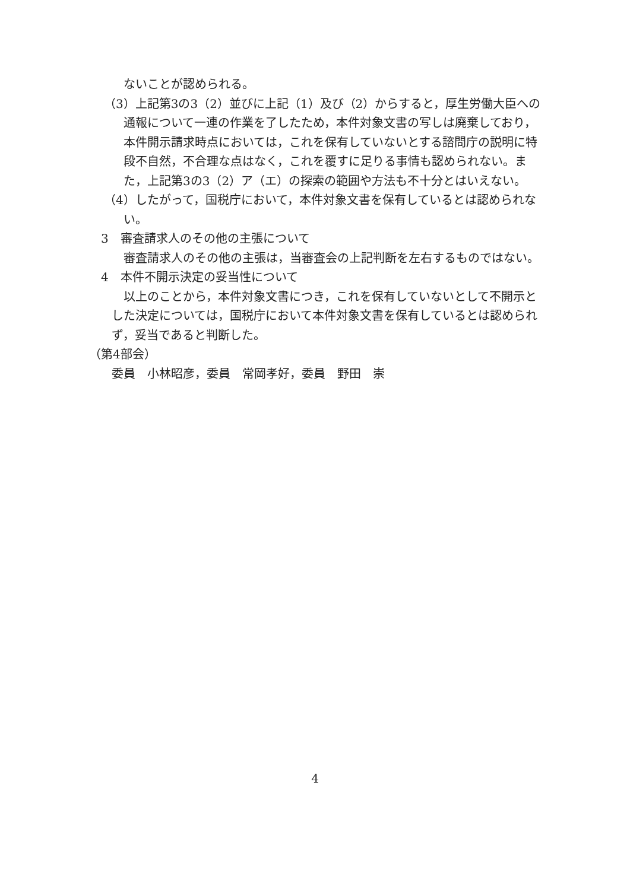ないことが認められる。
（3）上記第3の3（2）並びに上記（1）及び（2）からすると，厚生労働大臣への通報について一連の作業を了したため，本件対象文書の写しは廃棄しており，本件開示請求時点においては，これを保有していないとする諮問庁の説明に特段不自然，不合理な点はなく，これを覆すに足りる事情も認められない。また，上記第3の3（2）ア（エ）の探索の範囲や方法も不十分とはいえない。
（4）したがって，国税庁において，本件対象文書を保有しているとは認められない。
3　審査請求人のその他の主張について
審査請求人のその他の主張は，当審査会の上記判断を左右するものではない。
4　本件不開示決定の妥当性について
以上のことから，本件対象文書につき，これを保有していないとして不開示とした決定については，国税庁において本件対象文書を保有しているとは認められず，妥当であると判断した。
（第4部会）
委員　小林昭彦，委員　常岡孝好，委員　野田　崇
4